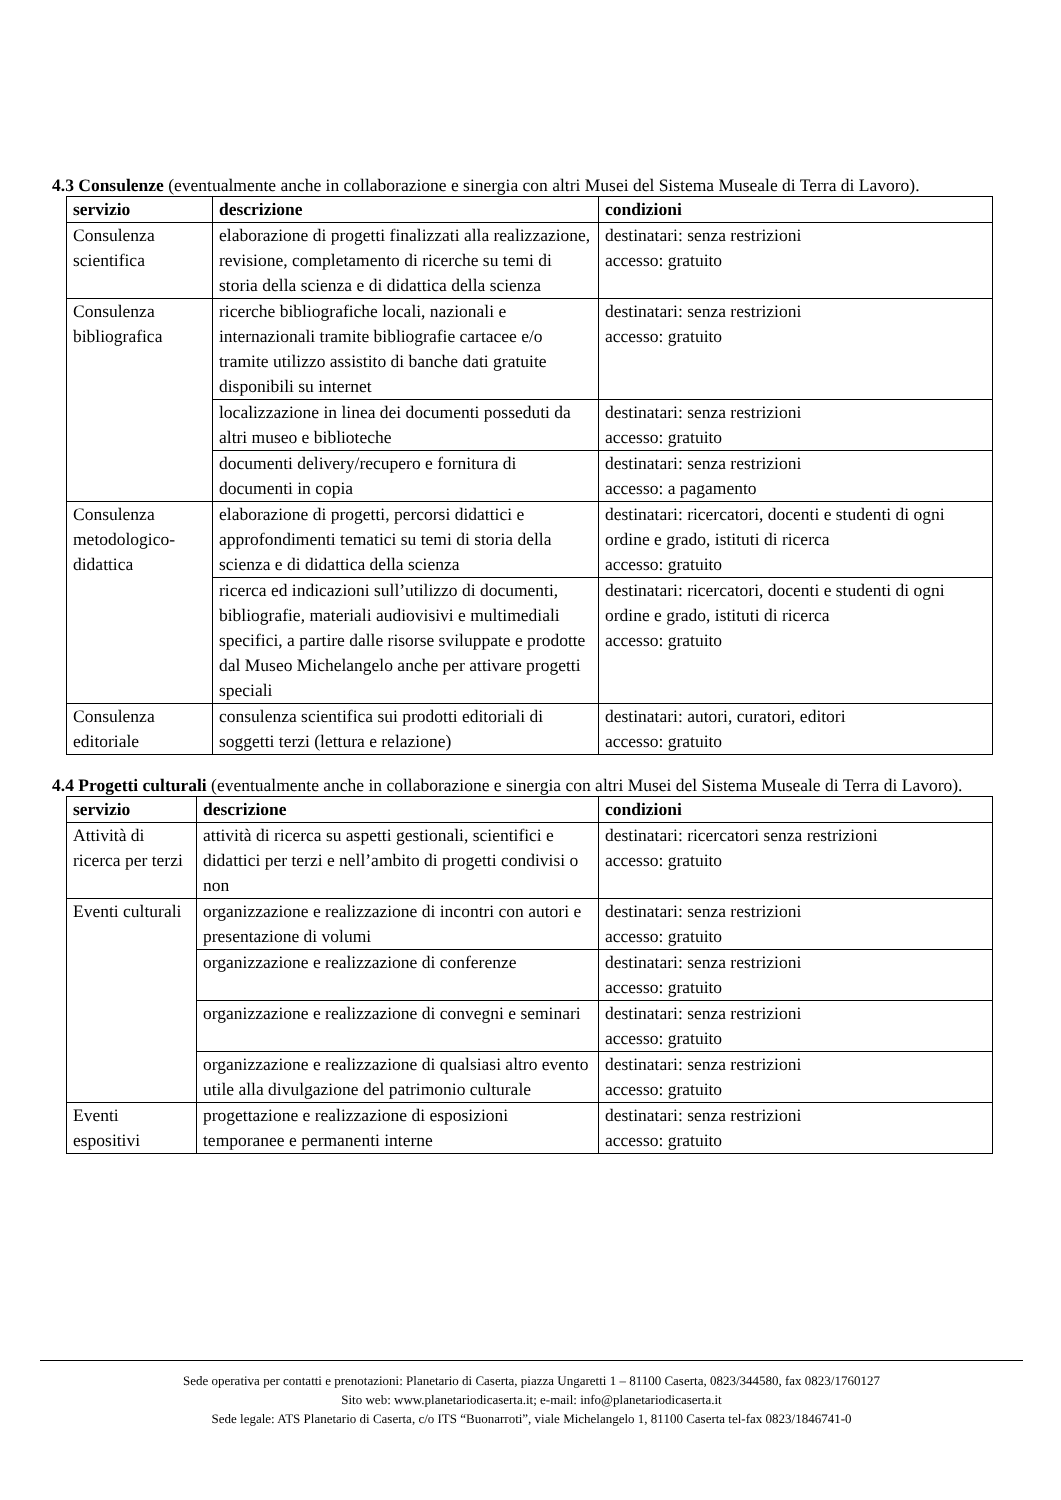4.3 Consulenze (eventualmente anche in collaborazione e sinergia con altri Musei del Sistema Museale di Terra di Lavoro).
| servizio | descrizione | condizioni |
| --- | --- | --- |
| Consulenza scientifica | elaborazione di progetti finalizzati alla realizzazione, revisione, completamento di ricerche su temi di storia della scienza e di didattica della scienza | destinatari: senza restrizioni accesso: gratuito |
| Consulenza bibliografica | ricerche bibliografiche locali, nazionali e internazionali tramite bibliografie cartacee e/o tramite utilizzo assistito di banche dati gratuite disponibili su internet | destinatari: senza restrizioni accesso: gratuito |
| | localizzazione in linea dei documenti posseduti da altri museo e biblioteche | destinatari: senza restrizioni accesso: gratuito |
| | documenti delivery/recupero e fornitura di documenti in copia | destinatari: senza restrizioni accesso: a pagamento |
| Consulenza metodologico-didattica | elaborazione di progetti, percorsi didattici e approfondimenti tematici su temi di storia della scienza e di didattica della scienza | destinatari: ricercatori, docenti e studenti di ogni ordine e grado, istituti di ricerca accesso: gratuito |
| | ricerca ed indicazioni sull’utilizzo di documenti, bibliografie, materiali audiovisivi e multimediali specifici, a partire dalle risorse sviluppate e prodotte dal Museo Michelangelo anche per attivare progetti speciali | destinatari: ricercatori, docenti e studenti di ogni ordine e grado, istituti di ricerca accesso: gratuito |
| Consulenza editoriale | consulenza scientifica sui prodotti editoriali di soggetti terzi (lettura e relazione) | destinatari: autori, curatori, editori accesso: gratuito |
4.4 Progetti culturali (eventualmente anche in collaborazione e sinergia con altri Musei del Sistema Museale di Terra di Lavoro).
| servizio | descrizione | condizioni |
| --- | --- | --- |
| Attività di ricerca per terzi | attività di ricerca su aspetti gestionali, scientifici e didattici per terzi e nell’ambito di progetti condivisi o non | destinatari: ricercatori senza restrizioni accesso: gratuito |
| Eventi culturali | organizzazione e realizzazione di incontri con autori e presentazione di volumi | destinatari: senza restrizioni accesso: gratuito |
| | organizzazione e realizzazione di conferenze | destinatari: senza restrizioni accesso: gratuito |
| | organizzazione e realizzazione di convegni e seminari | destinatari: senza restrizioni accesso: gratuito |
| | organizzazione e realizzazione di qualsiasi altro evento utile alla divulgazione del patrimonio culturale | destinatari: senza restrizioni accesso: gratuito |
| Eventi espositivi | progettazione e realizzazione di esposizioni temporanee e permanenti interne | destinatari: senza restrizioni accesso: gratuito |
Sede operativa per contatti e prenotazioni: Planetario di Caserta, piazza Ungaretti 1 – 81100 Caserta, 0823/344580, fax 0823/1760127
Sito web: www.planetariodicaserta.it; e-mail: info@planetariodicaserta.it
Sede legale: ATS Planetario di Caserta, c/o ITS “Buonarroti”, viale Michelangelo 1, 81100 Caserta tel-fax 0823/1846741-0